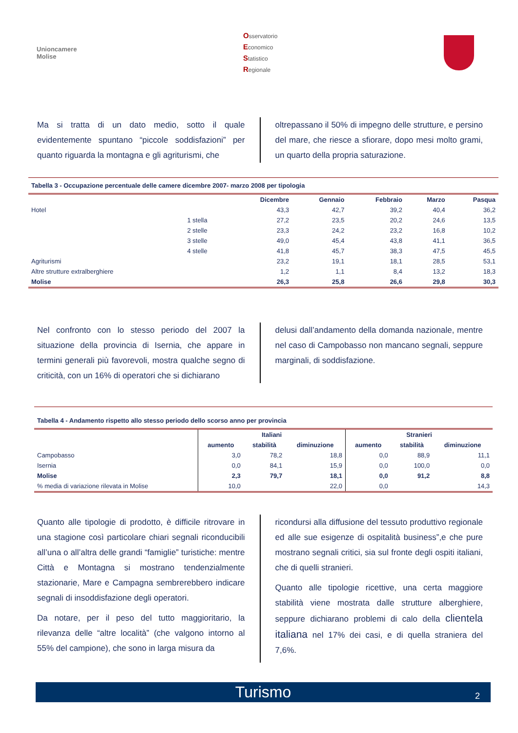Unioncamere
Molise
Osservatorio
Economico
Statistico
Regionale
Ma si tratta di un dato medio, sotto il quale evidentemente spuntano “piccole soddisfazioni” per quanto riguarda la montagna e gli agriturismi, che
oltrepassano il 50% di impegno delle strutture, e persino del mare, che riesce a sfiorare, dopo mesi molto grami, un quarto della propria saturazione.
Tabella 3 - Occupazione percentuale delle camere dicembre 2007- marzo 2008 per tipologia
| | | Dicembre | Gennaio | Febbraio | Marzo | Pasqua |
| --- | --- | --- | --- | --- | --- | --- |
| Hotel | | 43,3 | 42,7 | 39,2 | 40,4 | 36,2 |
| | 1 stella | 27,2 | 23,5 | 20,2 | 24,6 | 13,5 |
| | 2 stelle | 23,3 | 24,2 | 23,2 | 16,8 | 10,2 |
| | 3 stelle | 49,0 | 45,4 | 43,8 | 41,1 | 36,5 |
| | 4 stelle | 41,8 | 45,7 | 38,3 | 47,5 | 45,5 |
| Agriturismi | | 23,2 | 19,1 | 18,1 | 28,5 | 53,1 |
| Altre strutture extralberghiere | | 1,2 | 1,1 | 8,4 | 13,2 | 18,3 |
| Molise | | 26,3 | 25,8 | 26,6 | 29,8 | 30,3 |
Nel confronto con lo stesso periodo del 2007 la situazione della provincia di Isernia, che appare in termini generali più favorevoli, mostra qualche segno di criticità, con un 16% di operatori che si dichiarano
delusi dall’andamento della domanda nazionale, mentre nel caso di Campobasso non mancano segnali, seppure marginali, di soddisfazione.
Tabella 4 - Andamento rispetto allo stesso periodo dello scorso anno per provincia
| | Italiani | | | Stranieri | | |
| --- | --- | --- | --- | --- | --- | --- |
| | aumento | stabilità | diminuzione | aumento | stabilità | diminuzione |
| Campobasso | 3,0 | 78,2 | 18,8 | 0,0 | 88,9 | 11,1 |
| Isernia | 0,0 | 84,1 | 15,9 | 0,0 | 100,0 | 0,0 |
| Molise | 2,3 | 79,7 | 18,1 | 0,0 | 91,2 | 8,8 |
| % media di variazione rilevata in Molise | 10,0 | | 22,0 | 0,0 | | 14,3 |
Quanto alle tipologie di prodotto, è difficile ritrovare in una stagione così particolare chiari segnali riconducibili all’una o all’altra delle grandi “famiglie” turistiche: mentre Città e Montagna si mostrano tendenzialmente stazionarie, Mare e Campagna sembrerebbero indicare segnali di insoddisfazione degli operatori.
Da notare, per il peso del tutto maggioritario, la rilevanza delle “altre località” (che valgono intorno al 55% del campione), che sono in larga misura da
ricondursi alla diffusione del tessuto produttivo regionale ed alle sue esigenze di ospitalità business”,e che pure mostrano segnali critici, sia sul fronte degli ospiti italiani, che di quelli stranieri.
Quanto alle tipologie ricettive, una certa maggiore stabilità viene mostrata dalle strutture alberghiere, seppure dichiarano problemi di calo della clientela italiana nel 17% dei casi, e di quella straniera del 7,6%.
Turismo 2